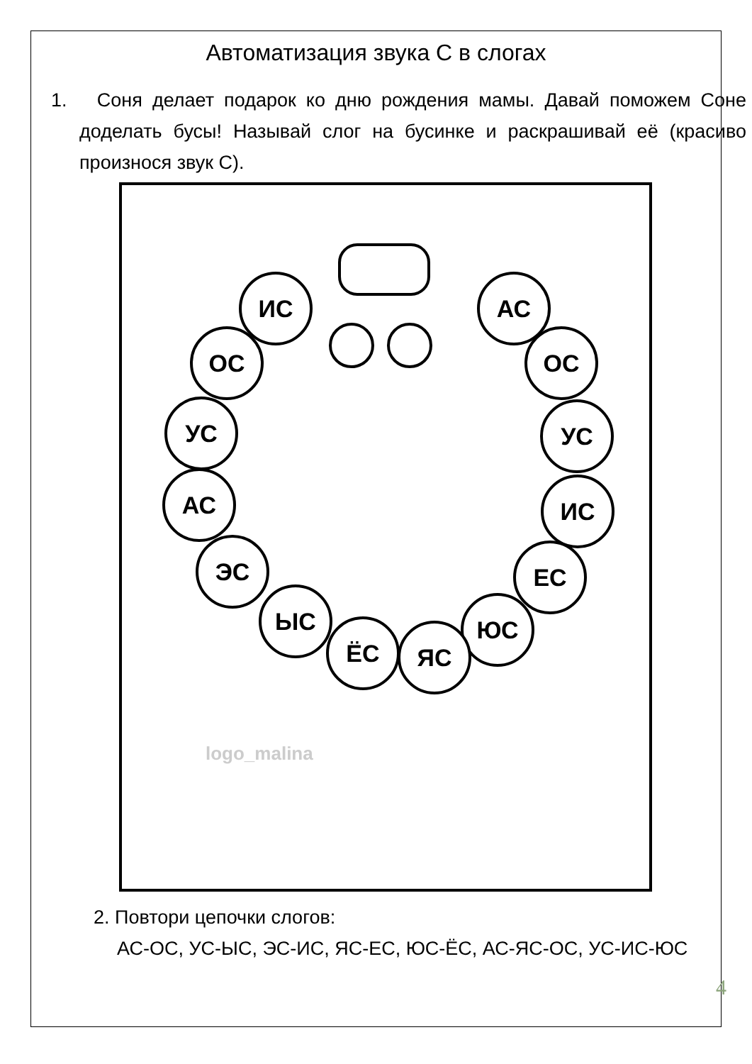Автоматизация звука С в слогах
1. Соня делает подарок ко дню рождения мамы. Давай поможем Соне доделать бусы! Называй слог на бусинке и раскрашивай её (красиво произнося звук С).
ИС
АС
ОС
ОС
УС
УС
АС
ИС
ЭС
ЕС
ЫС
ЮС
ЁС
ЯС
logo_malina
2. Повтори цепочки слогов:
АС-ОС, УС-ЫС, ЭС-ИС, ЯС-ЕС, ЮС-ЁС, АС-ЯС-ОС, УС-ИС-ЮС
4